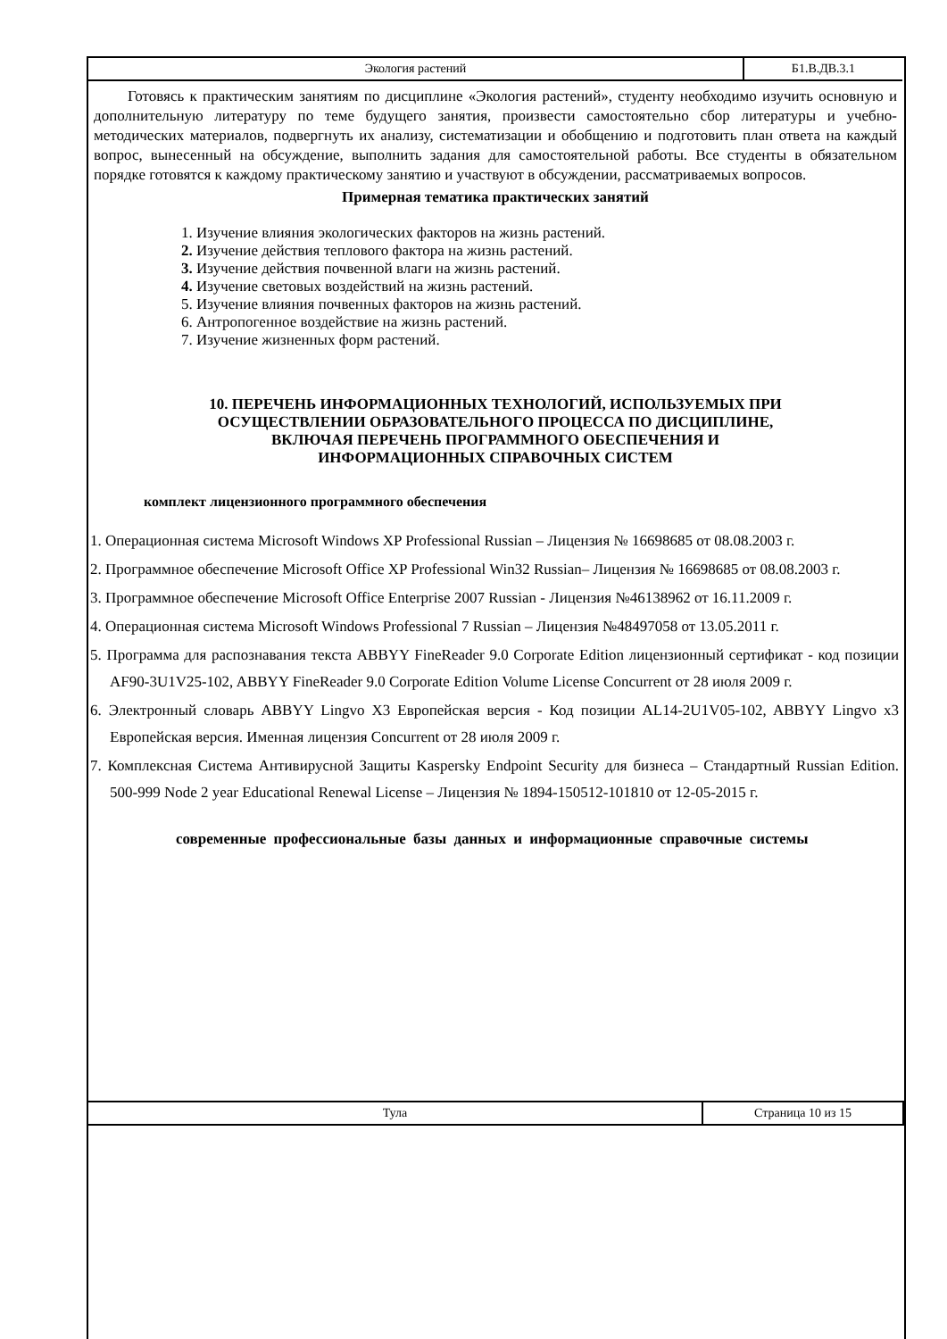Экология растений Б1.В.ДВ.3.1
Готовясь к практическим занятиям по дисциплине «Экология растений», студенту необходимо изучить основную и дополнительную литературу по теме будущего занятия, произвести самостоятельно сбор литературы и учебно-методических материалов, подвергнуть их анализу, систематизации и обобщению и подготовить план ответа на каждый вопрос, вынесенный на обсуждение, выполнить задания для самостоятельной работы. Все студенты в обязательном порядке готовятся к каждому практическому занятию и участвуют в обсуждении, рассматриваемых вопросов.
Примерная тематика практических занятий
1. Изучение влияния экологических факторов на жизнь растений.
2. Изучение действия теплового фактора на жизнь растений.
3. Изучение действия почвенной влаги на жизнь растений.
4. Изучение световых воздействий на жизнь растений.
5. Изучение влияния почвенных факторов на жизнь растений.
6. Антропогенное воздействие на жизнь растений.
7. Изучение жизненных форм растений.
10. ПЕРЕЧЕНЬ ИНФОРМАЦИОННЫХ ТЕХНОЛОГИЙ, ИСПОЛЬЗУЕМЫХ ПРИ
ОСУЩЕСТВЛЕНИИ ОБРАЗОВАТЕЛЬНОГО ПРОЦЕССА ПО ДИСЦИПЛИНЕ,
ВКЛЮЧАЯ ПЕРЕЧЕНЬ ПРОГРАММНОГО ОБЕСПЕЧЕНИЯ И
ИНФОРМАЦИОННЫХ СПРАВОЧНЫХ СИСТЕМ
комплект лицензионного программного обеспечения
1. Операционная система Microsoft Windows XP Professional Russian – Лицензия № 16698685 от 08.08.2003 г.
2. Программное обеспечение Microsoft Office XP Professional Win32 Russian– Лицензия № 16698685 от 08.08.2003 г.
3. Программное обеспечение Microsoft Office Enterprise 2007 Russian - Лицензия №46138962 от 16.11.2009 г.
4. Операционная система Microsoft Windows Professional 7 Russian – Лицензия №48497058 от 13.05.2011 г.
5. Программа для распознавания текста ABBYY FineReader 9.0 Corporate Edition лицензионный сертификат - код позиции AF90-3U1V25-102, ABBYY FineReader 9.0 Corporate Edition Volume License Concurrent от 28 июля 2009 г.
6. Электронный словарь ABBYY Lingvo X3 Европейская версия - Код позиции AL14-2U1V05-102, ABBYY Lingvo x3 Европейская версия. Именная лицензия Concurrent от 28 июля 2009 г.
7. Комплексная Система Антивирусной Защиты Kaspersky Endpoint Security для бизнеса – Стандартный Russian Edition. 500-999 Node 2 year Educational Renewal License – Лицензия № 1894-150512-101810 от 12-05-2015 г.
современные профессиональные базы данных и информационные справочные системы
Тула Страница 10 из 15